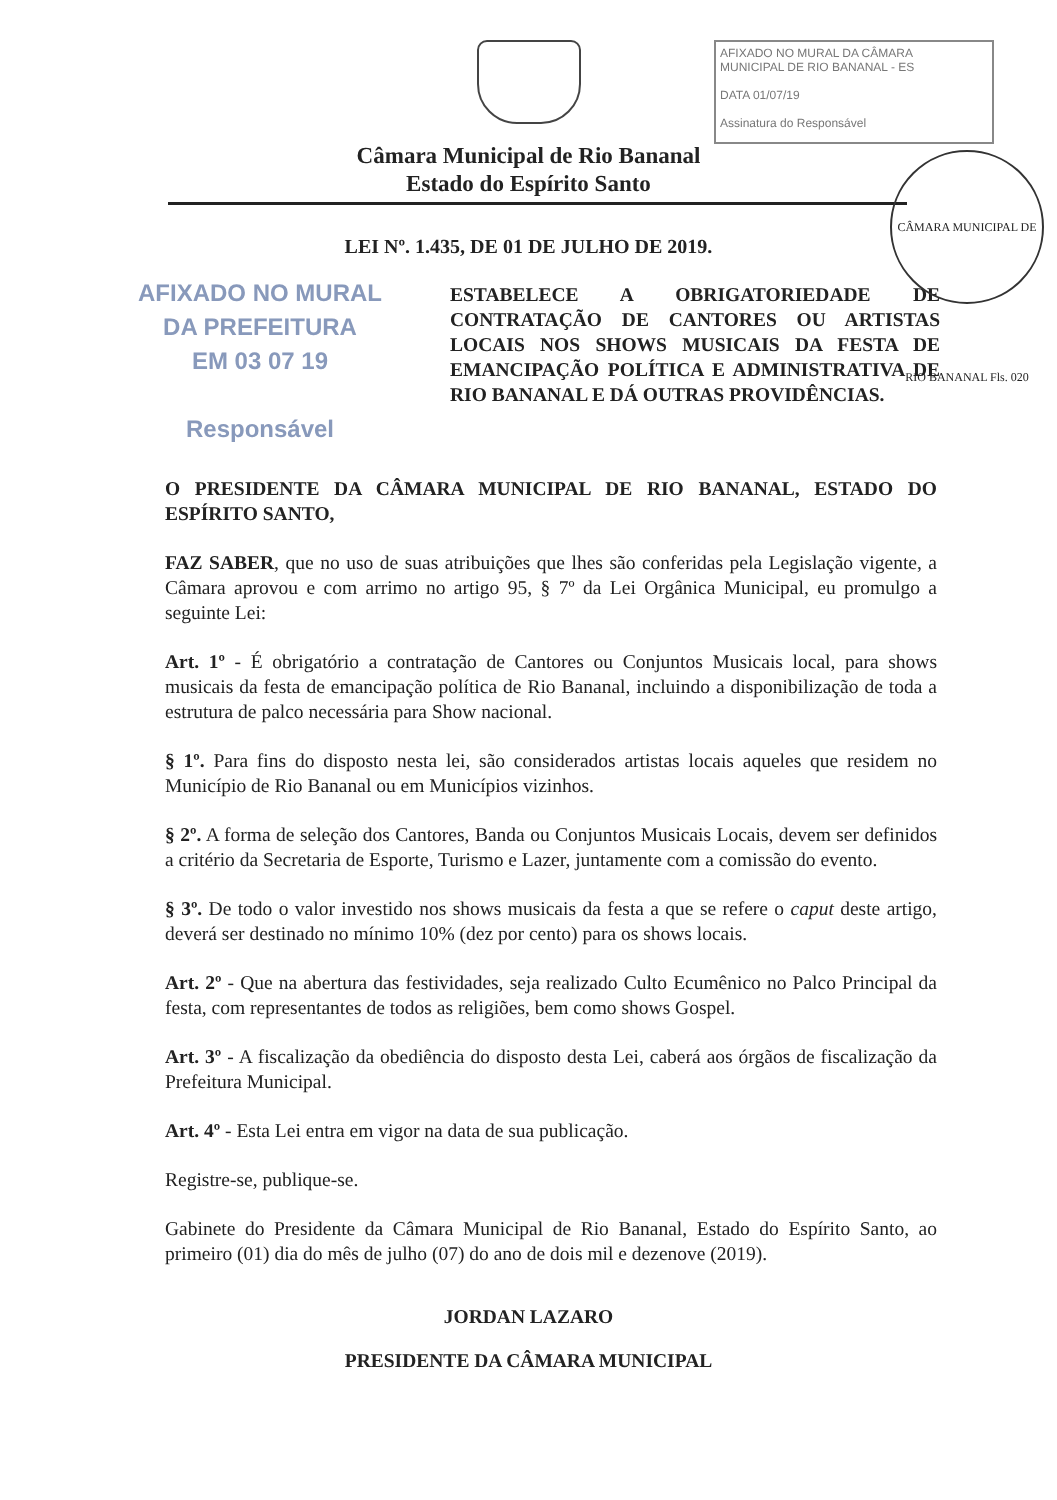AFIXADO NO MURAL DA CÂMARA
MUNICIPAL DE RIO BANANAL - ES
DATA 01/07/19
Assinatura do Responsável
CÂMARA MUNICIPAL DE RIO BANANAL Fls. 020
Câmara Municipal de Rio Bananal
Estado do Espírito Santo
LEI Nº. 1.435, DE 01 DE JULHO DE 2019.
AFIXADO NO MURAL
DA PREFEITURA
EM 03 07 19
Responsável
ESTABELECE A OBRIGATORIEDADE DE CONTRATAÇÃO DE CANTORES OU ARTISTAS LOCAIS NOS SHOWS MUSICAIS DA FESTA DE EMANCIPAÇÃO POLÍTICA E ADMINISTRATIVA DE RIO BANANAL E DÁ OUTRAS PROVIDÊNCIAS.
O PRESIDENTE DA CÂMARA MUNICIPAL DE RIO BANANAL, ESTADO DO ESPÍRITO SANTO,
FAZ SABER, que no uso de suas atribuições que lhes são conferidas pela Legislação vigente, a Câmara aprovou e com arrimo no artigo 95, § 7º da Lei Orgânica Municipal, eu promulgo a seguinte Lei:
Art. 1º - É obrigatório a contratação de Cantores ou Conjuntos Musicais local, para shows musicais da festa de emancipação política de Rio Bananal, incluindo a disponibilização de toda a estrutura de palco necessária para Show nacional.
§ 1º. Para fins do disposto nesta lei, são considerados artistas locais aqueles que residem no Município de Rio Bananal ou em Municípios vizinhos.
§ 2º. A forma de seleção dos Cantores, Banda ou Conjuntos Musicais Locais, devem ser definidos a critério da Secretaria de Esporte, Turismo e Lazer, juntamente com a comissão do evento.
§ 3º. De todo o valor investido nos shows musicais da festa a que se refere o caput deste artigo, deverá ser destinado no mínimo 10% (dez por cento) para os shows locais.
Art. 2º - Que na abertura das festividades, seja realizado Culto Ecumênico no Palco Principal da festa, com representantes de todos as religiões, bem como shows Gospel.
Art. 3º - A fiscalização da obediência do disposto desta Lei, caberá aos órgãos de fiscalização da Prefeitura Municipal.
Art. 4º - Esta Lei entra em vigor na data de sua publicação.
Registre-se, publique-se.
Gabinete do Presidente da Câmara Municipal de Rio Bananal, Estado do Espírito Santo, ao primeiro (01) dia do mês de julho (07) do ano de dois mil e dezenove (2019).
JORDAN LAZARO
PRESIDENTE DA CÂMARA MUNICIPAL